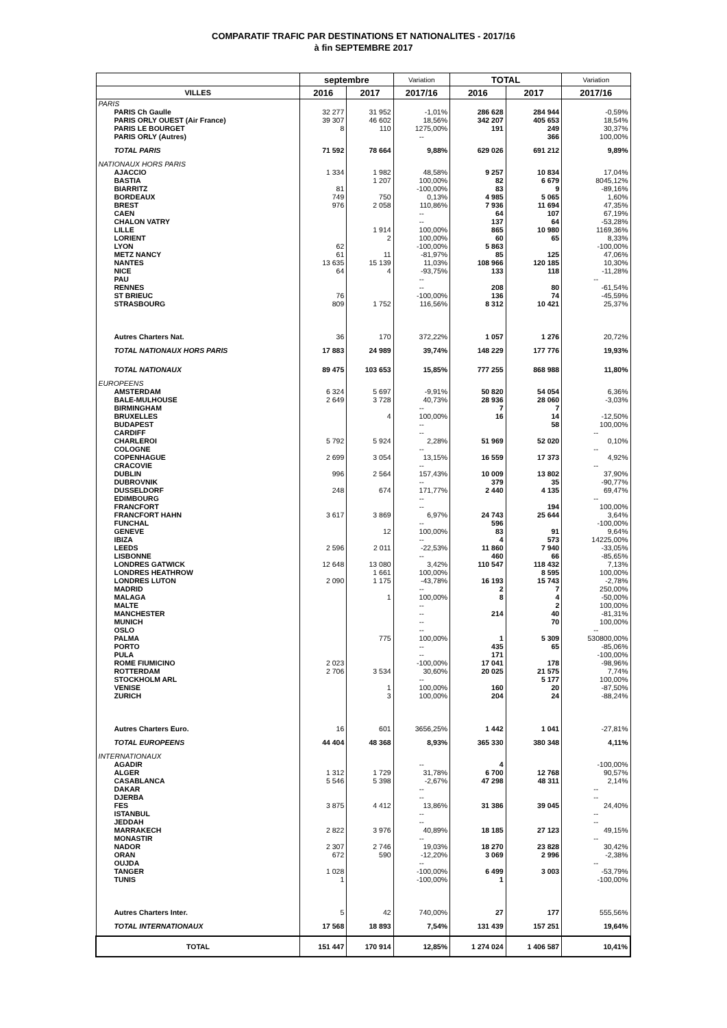COMPARATIF TRAFIC PAR DESTINATIONS ET NATIONALITES - 2017/16
à fin SEPTEMBRE 2017
| | septembre | | Variation | TOTAL | | Variation |
| --- | --- | --- | --- | --- | --- | --- |
| VILLES | 2016 | 2017 | 2017/16 | 2016 | 2017 | 2017/16 |
| PARIS | | | | | | |
| PARIS Ch Gaulle | 32 277 | 31 952 | -1,01% | 286 628 | 284 944 | -0,59% |
| PARIS ORLY OUEST (Air France) | 39 307 | 46 602 | 18,56% | 342 207 | 405 653 | 18,54% |
| PARIS LE BOURGET | 8 | 110 | 1275,00% | 191 | 249 | 30,37% |
| PARIS ORLY (Autres) | | | -- | | 366 | 100,00% |
| TOTAL PARIS | 71 592 | 78 664 | 9,88% | 629 026 | 691 212 | 9,89% |
| NATIONAUX HORS PARIS | | | | | | |
| AJACCIO | 1 334 | 1 982 | 48,58% | 9 257 | 10 834 | 17,04% |
| BASTIA | | 1 207 | 100,00% | 82 | 6 679 | 8045,12% |
| BIARRITZ | 81 | | -100,00% | 83 | 9 | -89,16% |
| BORDEAUX | 749 | 750 | 0,13% | 4 985 | 5 065 | 1,60% |
| BREST | 976 | 2 058 | 110,86% | 7 936 | 11 694 | 47,35% |
| CAEN | | | -- | 64 | 107 | 67,19% |
| CHALON VATRY | | | -- | 137 | 64 | -53,28% |
| LILLE | | 1 914 | 100,00% | 865 | 10 980 | 1169,36% |
| LORIENT | | 2 | 100,00% | 60 | 65 | 8,33% |
| LYON | 62 | | -100,00% | 5 863 | | -100,00% |
| METZ NANCY | 61 | 11 | -81,97% | 85 | 125 | 47,06% |
| NANTES | 13 635 | 15 139 | 11,03% | 108 966 | 120 185 | 10,30% |
| NICE | 64 | 4 | -93,75% | 133 | 118 | -11,28% |
| PAU | | | -- | | | -- |
| RENNES | | | -- | 208 | 80 | -61,54% |
| ST BRIEUC | 76 | | -100,00% | 136 | 74 | -45,59% |
| STRASBOURG | 809 | 1 752 | 116,56% | 8 312 | 10 421 | 25,37% |
| Autres Charters Nat. | 36 | 170 | 372,22% | 1 057 | 1 276 | 20,72% |
| TOTAL NATIONAUX HORS PARIS | 17 883 | 24 989 | 39,74% | 148 229 | 177 776 | 19,93% |
| TOTAL NATIONAUX | 89 475 | 103 653 | 15,85% | 777 255 | 868 988 | 11,80% |
| EUROPEENS | | | | | | |
| AMSTERDAM | 6 324 | 5 697 | -9,91% | 50 820 | 54 054 | 6,36% |
| BALE-MULHOUSE | 2 649 | 3 728 | 40,73% | 28 936 | 28 060 | -3,03% |
| BIRMINGHAM | | | -- | 7 | 7 | |
| BRUXELLES | | 4 | 100,00% | 16 | 14 | -12,50% |
| BUDAPEST | | | -- | | 58 | 100,00% |
| CARDIFF | | | -- | | | -- |
| CHARLEROI | 5 792 | 5 924 | 2,28% | 51 969 | 52 020 | 0,10% |
| COLOGNE | | | -- | | | -- |
| COPENHAGUE | 2 699 | 3 054 | 13,15% | 16 559 | 17 373 | 4,92% |
| CRACOVIE | | | -- | | | -- |
| DUBLIN | 996 | 2 564 | 157,43% | 10 009 | 13 802 | 37,90% |
| DUBROVNIK | | | -- | 379 | 35 | -90,77% |
| DUSSELDORF | 248 | 674 | 171,77% | 2 440 | 4 135 | 69,47% |
| EDIMBOURG | | | -- | | | -- |
| FRANCFORT | | | -- | | 194 | 100,00% |
| FRANCFORT HAHN | 3 617 | 3 869 | 6,97% | 24 743 | 25 644 | 3,64% |
| FUNCHAL | | | -- | 596 | | -100,00% |
| GENEVE | | 12 | 100,00% | 83 | 91 | 9,64% |
| IBIZA | | | -- | 4 | 573 | 14225,00% |
| LEEDS | 2 596 | 2 011 | -22,53% | 11 860 | 7 940 | -33,05% |
| LISBONNE | | | -- | 460 | 66 | -85,65% |
| LONDRES GATWICK | 12 648 | 13 080 | 3,42% | 110 547 | 118 432 | 7,13% |
| LONDRES HEATHROW | | 1 661 | 100,00% | | 8 595 | 100,00% |
| LONDRES LUTON | 2 090 | 1 175 | -43,78% | 16 193 | 15 743 | -2,78% |
| MADRID | | | -- | 2 | 7 | 250,00% |
| MALAGA | | 1 | 100,00% | 8 | 4 | -50,00% |
| MALTE | | | -- | | 2 | 100,00% |
| MANCHESTER | | | -- | 214 | 40 | -81,31% |
| MUNICH | | | -- | | 70 | 100,00% |
| OSLO | | | -- | | | -- |
| PALMA | | 775 | 100,00% | 1 | 5 309 | 530800,00% |
| PORTO | | | -- | 435 | 65 | -85,06% |
| PULA | | | -- | 171 | | -100,00% |
| ROME FIUMICINO | 2 023 | | -100,00% | 17 041 | 178 | -98,96% |
| ROTTERDAM | 2 706 | 3 534 | 30,60% | 20 025 | 21 575 | 7,74% |
| STOCKHOLM ARL | | | -- | | 5 177 | 100,00% |
| VENISE | | 1 | 100,00% | 160 | 20 | -87,50% |
| ZURICH | | 3 | 100,00% | 204 | 24 | -88,24% |
| Autres Charters Euro. | 16 | 601 | 3656,25% | 1 442 | 1 041 | -27,81% |
| TOTAL EUROPEENS | 44 404 | 48 368 | 8,93% | 365 330 | 380 348 | 4,11% |
| INTERNATIONAUX | | | | | | |
| AGADIR | | | -- | 4 | | -100,00% |
| ALGER | 1 312 | 1 729 | 31,78% | 6 700 | 12 768 | 90,57% |
| CASABLANCA | 5 546 | 5 398 | -2,67% | 47 298 | 48 311 | 2,14% |
| DAKAR | | | -- | | | -- |
| DJERBA | | | -- | | | -- |
| FES | 3 875 | 4 412 | 13,86% | 31 386 | 39 045 | 24,40% |
| ISTANBUL | | | -- | | | -- |
| JEDDAH | | | -- | | | -- |
| MARRAKECH | 2 822 | 3 976 | 40,89% | 18 185 | 27 123 | 49,15% |
| MONASTIR | | | -- | | | -- |
| NADOR | 2 307 | 2 746 | 19,03% | 18 270 | 23 828 | 30,42% |
| ORAN | 672 | 590 | -12,20% | 3 069 | 2 996 | -2,38% |
| OUJDA | | | -- | | | -- |
| TANGER | 1 028 | | -100,00% | 6 499 | 3 003 | -53,79% |
| TUNIS | 1 | | -100,00% | 1 | | -100,00% |
| Autres Charters Inter. | 5 | 42 | 740,00% | 27 | 177 | 555,56% |
| TOTAL INTERNATIONAUX | 17 568 | 18 893 | 7,54% | 131 439 | 157 251 | 19,64% |
| TOTAL | 151 447 | 170 914 | 12,85% | 1 274 024 | 1 406 587 | 10,41% |